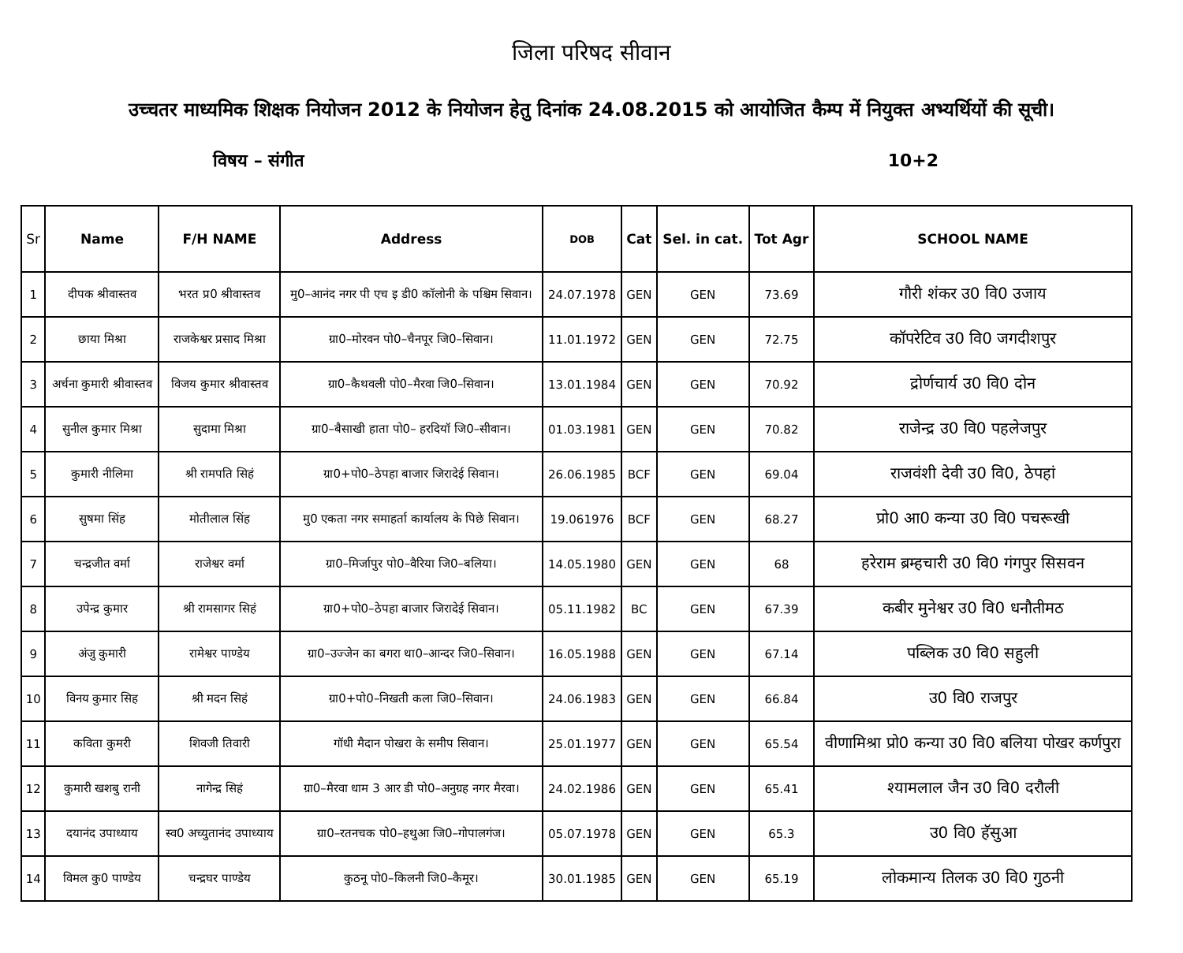जिला परिषद सीवान
उच्चतर माध्यमिक शिक्षक नियोजन 2012 के नियोजन हेतु दिनांक 24.08.2015 को आयोजित कैम्प में नियुक्त अभ्यर्थियों की सूची।
विषय – संगीत 10+2
| Sr | Name | F/H NAME | Address | DOB | Cat | Sel. in cat. | Tot Agr | SCHOOL NAME |
| --- | --- | --- | --- | --- | --- | --- | --- | --- |
| 1 | दीपक श्रीवास्तव | भरत प्र0 श्रीवास्तव | मु0–आनंद नगर पी एच इ डी0 कॉलोनी के पश्चिम सिवान। | 24.07.1978 | GEN | GEN | 73.69 | गौरी शंकर उ0 वि0 उजाय |
| 2 | छाया मिश्रा | राजकेश्वर प्रसाद मिश्रा | ग्रा0–मोरवन पो0–चैनपूर जि0–सिवान। | 11.01.1972 | GEN | GEN | 72.75 | कॉपरेटिव उ0 वि0 जगदीशपुर |
| 3 | अर्चना कुमारी श्रीवास्तव | विजय कुमार श्रीवास्तव | ग्रा0–कैथवली पो0–मैरवा जि0–सिवान। | 13.01.1984 | GEN | GEN | 70.92 | द्रोर्णचार्य उ0 वि0 दोन |
| 4 | सुनील कुमार मिश्रा | सुदामा मिश्रा | ग्रा0–बैसाखी हाता पो0– हरदियॉ जि0–सीवान। | 01.03.1981 | GEN | GEN | 70.82 | राजेन्द्र उ0 वि0 पहलेजपुर |
| 5 | कुमारी नीलिमा | श्री रामपति सिहं | ग्रा0+पो0–ठेपहा बाजार जिरादेई सिवान। | 26.06.1985 | BCF | GEN | 69.04 | राजवंशी देवी उ0 वि0, ठेपहां |
| 6 | सुषमा सिंह | मोतीलाल सिंह | मु0 एकता नगर समाहर्ता कार्यालय के पिछे सिवान। | 19.061976 | BCF | GEN | 68.27 | प्रो0 आ0 कन्या उ0 वि0 पचरूखी |
| 7 | चन्द्रजीत वर्मा | राजेश्वर वर्मा | ग्रा0–मिर्जापुर पो0–वैरिया जि0–बलिया। | 14.05.1980 | GEN | GEN | 68 | हरेराम ब्रम्हचारी उ0 वि0 गंगपुर सिसवन |
| 8 | उपेन्द्र कुमार | श्री रामसागर सिहं | ग्रा0+पो0–ठेपहा बाजार जिरादेई सिवान। | 05.11.1982 | BC | GEN | 67.39 | कबीर मुनेश्वर उ0 वि0 धनौतीमठ |
| 9 | अंजु कुमारी | रामेश्वर पाण्डेय | ग्रा0–उज्जेन का बगरा था0–आन्दर जि0–सिवान। | 16.05.1988 | GEN | GEN | 67.14 | पब्लिक उ0 वि0 सहुली |
| 10 | विनय कुमार सिह | श्री मदन सिहं | ग्रा0+पो0–निखती कला जि0–सिवान। | 24.06.1983 | GEN | GEN | 66.84 | उ0 वि0 राजपुर |
| 11 | कविता कुमरी | शिवजी तिवारी | गॉधी मैदान पोखरा के समीप सिवान। | 25.01.1977 | GEN | GEN | 65.54 | वीणामिश्रा प्रो0 कन्या उ0 वि0 बलिया पोखर कर्णपुरा |
| 12 | कुमारी खशबु रानी | नागेन्द्र सिहं | ग्रा0–मैरवा धाम 3 आर डी पो0–अनुग्रह नगर मैरवा। | 24.02.1986 | GEN | GEN | 65.41 | श्यामलाल जैन उ0 वि0 दरौली |
| 13 | दयानंद उपाध्याय | स्व0 अच्युतानंद उपाध्याय | ग्रा0–रतनचक पो0–हथुआ जि0–गोपालगंज। | 05.07.1978 | GEN | GEN | 65.3 | उ0 वि0 हॅसुआ |
| 14 | विमल कु0 पाण्डेय | चन्द्रघर पाण्डेय | कुठनू पो0–किलनी जि0–कैमूर। | 30.01.1985 | GEN | GEN | 65.19 | लोकमान्य तिलक उ0 वि0 गुठनी |